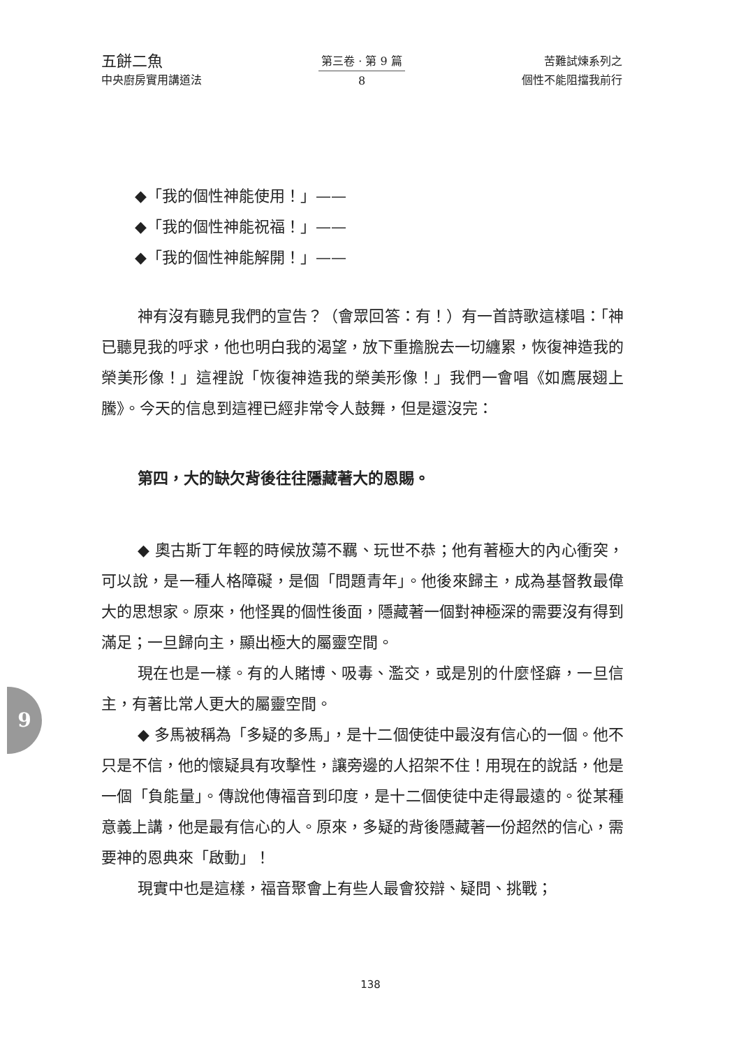五餅二魚
中央廚房實用講道法
第三卷 · 第 9 篇
8
苦難試煉系列之
個性不能阻擋我前行
◆「我的個性神能使用！」——
◆「我的個性神能祝福！」——
◆「我的個性神能解開！」——
神有沒有聽見我們的宣告？（會眾回答：有！）有一首詩歌這樣唱：「神已聽見我的呼求，他也明白我的渴望，放下重擔脫去一切纏累，恢復神造我的榮美形像！」這裡說「恢復神造我的榮美形像！」我們一會唱《如鷹展翅上騰》。今天的信息到這裡已經非常令人鼓舞，但是還沒完：
第四，大的缺欠背後往往隱藏著大的恩賜。
◆ 奧古斯丁年輕的時候放蕩不羈、玩世不恭；他有著極大的內心衝突，可以說，是一種人格障礙，是個「問題青年」。他後來歸主，成為基督教最偉大的思想家。原來，他怪異的個性後面，隱藏著一個對神極深的需要沒有得到滿足；一旦歸向主，顯出極大的屬靈空間。
現在也是一樣。有的人賭博、吸毒、濫交，或是別的什麼怪癖，一旦信主，有著比常人更大的屬靈空間。
◆ 多馬被稱為「多疑的多馬」，是十二個使徒中最沒有信心的一個。他不只是不信，他的懷疑具有攻擊性，讓旁邊的人招架不住！用現在的說話，他是一個「負能量」。傳說他傳福音到印度，是十二個使徒中走得最遠的。從某種意義上講，他是最有信心的人。原來，多疑的背後隱藏著一份超然的信心，需要神的恩典來「啟動」！
現實中也是這樣，福音聚會上有些人最會狡辯、疑問、挑戰；
9
138